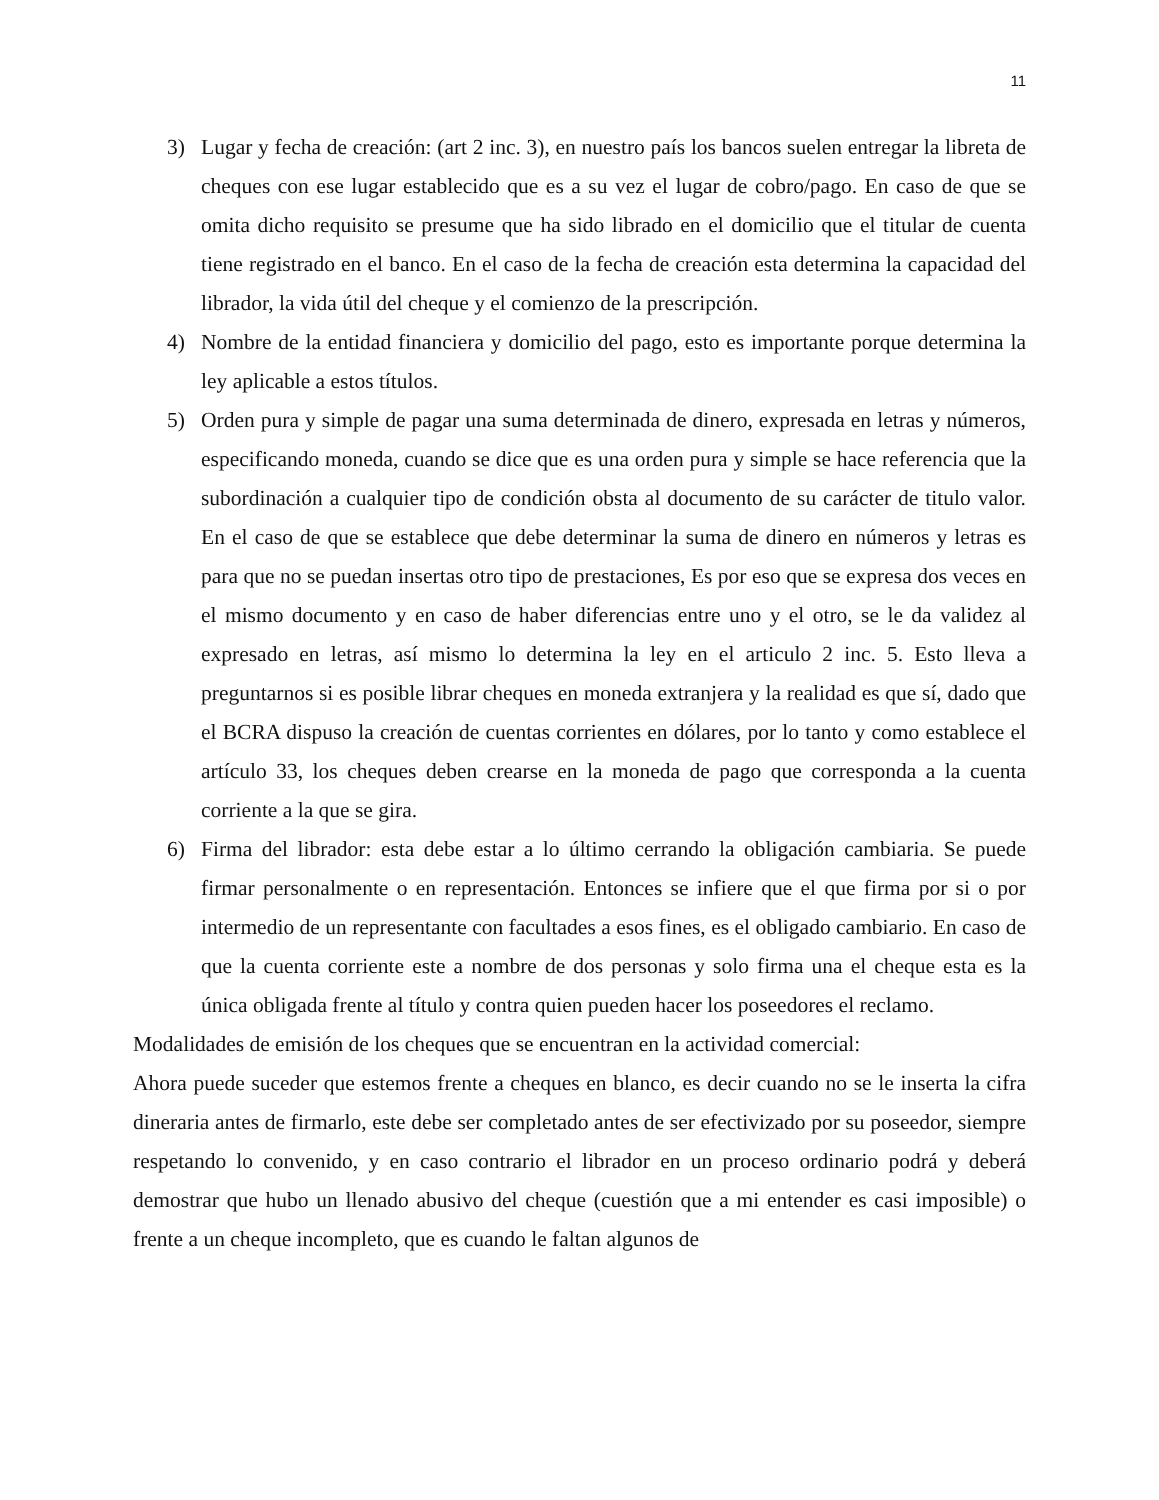11
3) Lugar y fecha de creación: (art 2 inc. 3), en nuestro país los bancos suelen entregar la libreta de cheques con ese lugar establecido que es a su vez el lugar de cobro/pago. En caso de que se omita dicho requisito se presume que ha sido librado en el domicilio que el titular de cuenta tiene registrado en el banco. En el caso de la fecha de creación esta determina la capacidad del librador, la vida útil del cheque y el comienzo de la prescripción.
4) Nombre de la entidad financiera y domicilio del pago, esto es importante porque determina la ley aplicable a estos títulos.
5) Orden pura y simple de pagar una suma determinada de dinero, expresada en letras y números, especificando moneda, cuando se dice que es una orden pura y simple se hace referencia que la subordinación a cualquier tipo de condición obsta al documento de su carácter de titulo valor. En el caso de que se establece que debe determinar la suma de dinero en números y letras es para que no se puedan insertas otro tipo de prestaciones, Es por eso que se expresa dos veces en el mismo documento y en caso de haber diferencias entre uno y el otro, se le da validez al expresado en letras, así mismo lo determina la ley en el articulo 2 inc. 5. Esto lleva a preguntarnos si es posible librar cheques en moneda extranjera y la realidad es que sí, dado que el BCRA dispuso la creación de cuentas corrientes en dólares, por lo tanto y como establece el artículo 33, los cheques deben crearse en la moneda de pago que corresponda a la cuenta corriente a la que se gira.
6) Firma del librador: esta debe estar a lo último cerrando la obligación cambiaria. Se puede firmar personalmente o en representación. Entonces se infiere que el que firma por si o por intermedio de un representante con facultades a esos fines, es el obligado cambiario. En caso de que la cuenta corriente este a nombre de dos personas y solo firma una el cheque esta es la única obligada frente al título y contra quien pueden hacer los poseedores el reclamo.
Modalidades de emisión de los cheques que se encuentran en la actividad comercial:
Ahora puede suceder que estemos frente a cheques en blanco, es decir cuando no se le inserta la cifra dineraria antes de firmarlo, este debe ser completado antes de ser efectivizado por su poseedor, siempre respetando lo convenido, y en caso contrario el librador en un proceso ordinario podrá y deberá demostrar que hubo un llenado abusivo del cheque (cuestión que a mi entender es casi imposible) o frente a un cheque incompleto, que es cuando le faltan algunos de